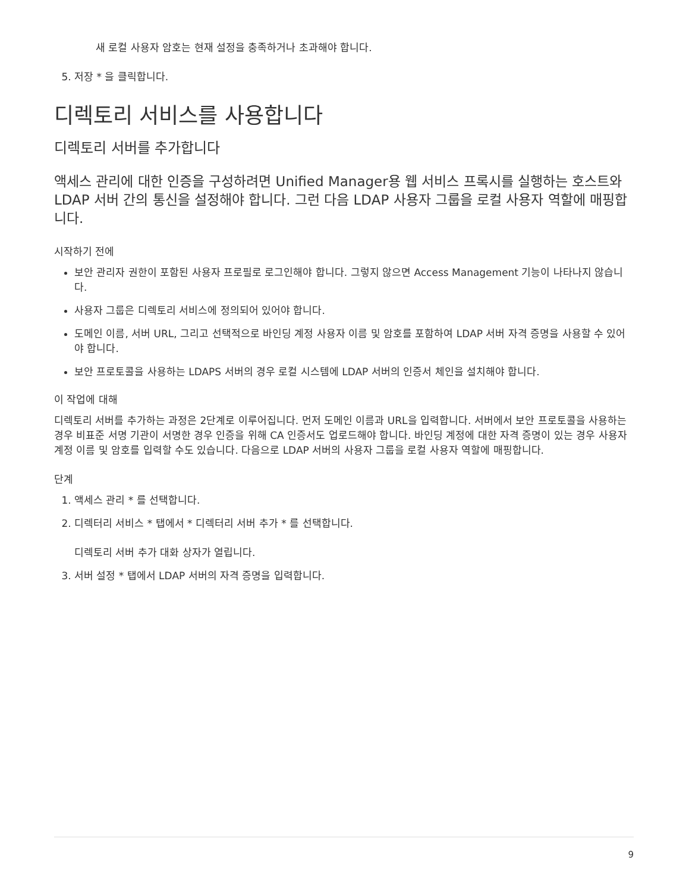새 로컬 사용자 암호는 현재 설정을 충족하거나 초과해야 합니다.
5. 저장 * 을 클릭합니다.
디렉토리 서비스를 사용합니다
디렉토리 서버를 추가합니다
액세스 관리에 대한 인증을 구성하려면 Unified Manager용 웹 서비스 프록시를 실행하는 호스트와 LDAP 서버 간의 통신을 설정해야 합니다. 그런 다음 LDAP 사용자 그룹을 로컬 사용자 역할에 매핑합니다.
시작하기 전에
보안 관리자 권한이 포함된 사용자 프로필로 로그인해야 합니다. 그렇지 않으면 Access Management 기능이 나타나지 않습니다.
사용자 그룹은 디렉토리 서비스에 정의되어 있어야 합니다.
도메인 이름, 서버 URL, 그리고 선택적으로 바인딩 계정 사용자 이름 및 암호를 포함하여 LDAP 서버 자격 증명을 사용할 수 있어야 합니다.
보안 프로토콜을 사용하는 LDAPS 서버의 경우 로컬 시스템에 LDAP 서버의 인증서 체인을 설치해야 합니다.
이 작업에 대해
디렉토리 서버를 추가하는 과정은 2단계로 이루어집니다. 먼저 도메인 이름과 URL을 입력합니다. 서버에서 보안 프로토콜을 사용하는 경우 비표준 서명 기관이 서명한 경우 인증을 위해 CA 인증서도 업로드해야 합니다. 바인딩 계정에 대한 자격 증명이 있는 경우 사용자 계정 이름 및 암호를 입력할 수도 있습니다. 다음으로 LDAP 서버의 사용자 그룹을 로컬 사용자 역할에 매핑합니다.
단계
1. 액세스 관리 * 를 선택합니다.
2. 디렉터리 서비스 * 탭에서 * 디렉터리 서버 추가 * 를 선택합니다.
디렉토리 서버 추가 대화 상자가 열립니다.
3. 서버 설정 * 탭에서 LDAP 서버의 자격 증명을 입력합니다.
9